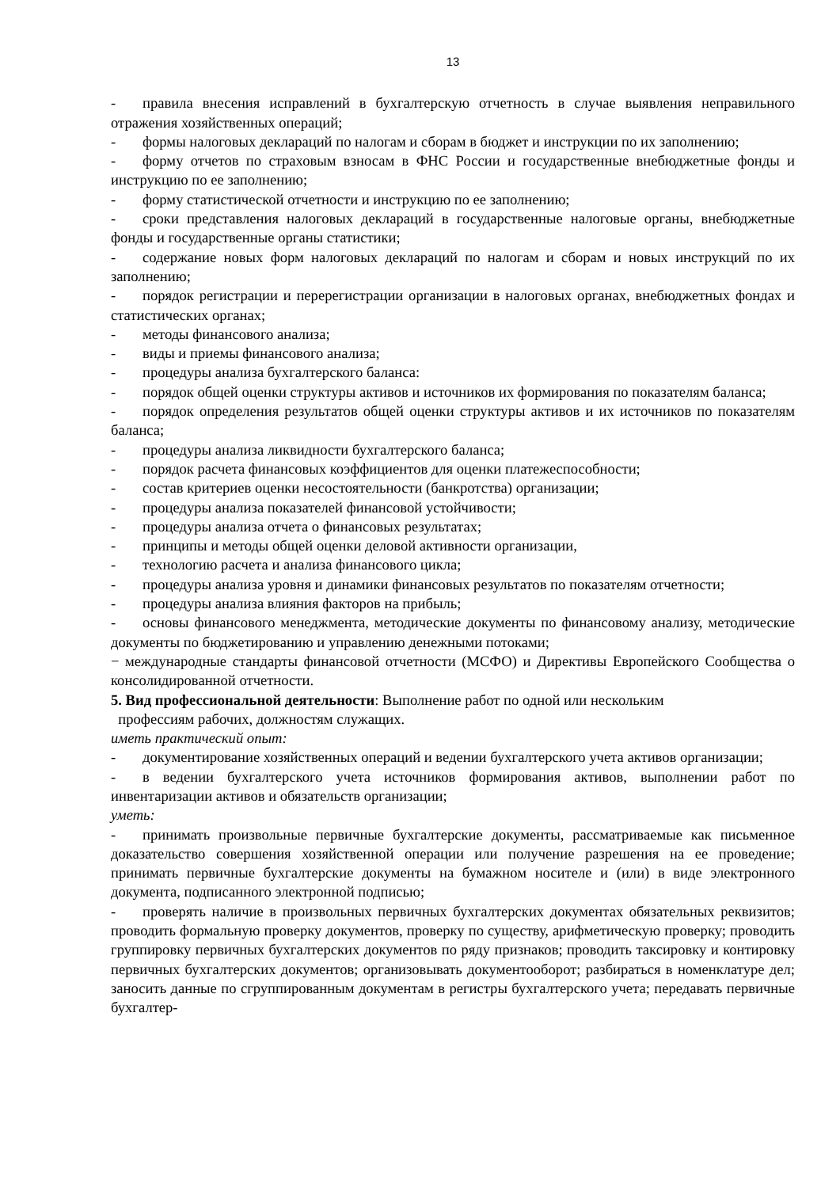13
- правила внесения исправлений в бухгалтерскую отчетность в случае выявления неправильного отражения хозяйственных операций;
- формы налоговых деклараций по налогам и сборам в бюджет и инструкции по их заполнению;
- форму отчетов по страховым взносам в ФНС России и государственные внебюджетные фонды и инструкцию по ее заполнению;
- форму статистической отчетности и инструкцию по ее заполнению;
- сроки представления налоговых деклараций в государственные налоговые органы, внебюджетные фонды и государственные органы статистики;
- содержание новых форм налоговых деклараций по налогам и сборам и новых инструкций по их заполнению;
- порядок регистрации и перерегистрации организации в налоговых органах, внебюджетных фондах и статистических органах;
- методы финансового анализа;
- виды и приемы финансового анализа;
- процедуры анализа бухгалтерского баланса:
- порядок общей оценки структуры активов и источников их формирования по показателям баланса;
- порядок определения результатов общей оценки структуры активов и их источников по показателям баланса;
- процедуры анализа ликвидности бухгалтерского баланса;
- порядок расчета финансовых коэффициентов для оценки платежеспособности;
- состав критериев оценки несостоятельности (банкротства) организации;
- процедуры анализа показателей финансовой устойчивости;
- процедуры анализа отчета о финансовых результатах;
- принципы и методы общей оценки деловой активности организации,
- технологию расчета и анализа финансового цикла;
- процедуры анализа уровня и динамики финансовых результатов по показателям отчетности;
- процедуры анализа влияния факторов на прибыль;
- основы финансового менеджмента, методические документы по финансовому анализу, методические документы по бюджетированию и управлению денежными потоками;
− международные стандарты финансовой отчетности (МСФО) и Директивы Европейского Сообщества о консолидированной отчетности.
5. Вид профессиональной деятельности: Выполнение работ по одной или нескольким
профессиям рабочих, должностям служащих.
иметь практический опыт:
- документирование хозяйственных операций и ведении бухгалтерского учета активов организации;
- в ведении бухгалтерского учета источников формирования активов, выполнении работ по инвентаризации активов и обязательств организации;
уметь:
- принимать произвольные первичные бухгалтерские документы, рассматриваемые как письменное доказательство совершения хозяйственной операции или получение разрешения на ее проведение; принимать первичные бухгалтерские документы на бумажном носителе и (или) в виде электронного документа, подписанного электронной подписью;
- проверять наличие в произвольных первичных бухгалтерских документах обязательных реквизитов; проводить формальную проверку документов, проверку по существу, арифметическую проверку; проводить группировку первичных бухгалтерских документов по ряду признаков; проводить таксировку и контировку первичных бухгалтерских документов; организовывать документооборот; разбираться в номенклатуре дел; заносить данные по сгруппированным документам в регистры бухгалтерского учета; передавать первичные бухгалтер-